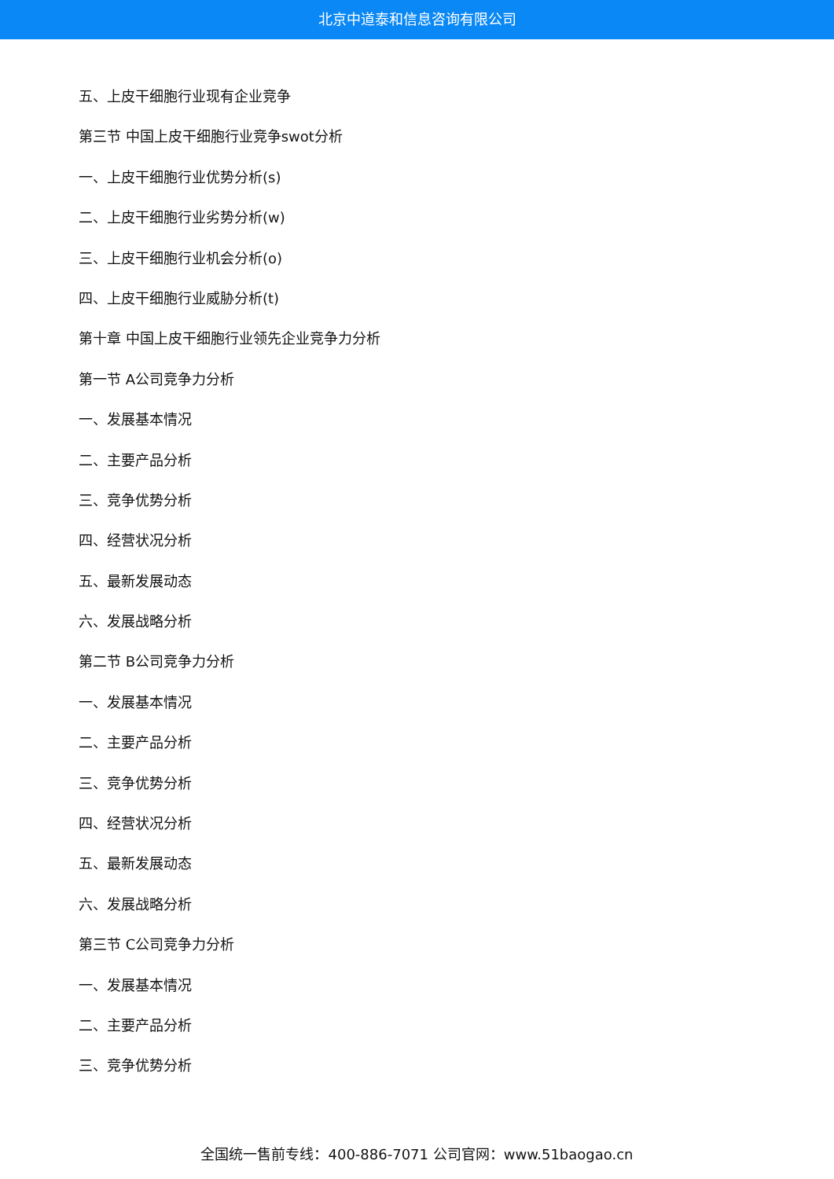北京中道泰和信息咨询有限公司
五、上皮干细胞行业现有企业竞争
第三节 中国上皮干细胞行业竞争swot分析
一、上皮干细胞行业优势分析(s)
二、上皮干细胞行业劣势分析(w)
三、上皮干细胞行业机会分析(o)
四、上皮干细胞行业威胁分析(t)
第十章 中国上皮干细胞行业领先企业竞争力分析
第一节 A公司竞争力分析
一、发展基本情况
二、主要产品分析
三、竞争优势分析
四、经营状况分析
五、最新发展动态
六、发展战略分析
第二节 B公司竞争力分析
一、发展基本情况
二、主要产品分析
三、竞争优势分析
四、经营状况分析
五、最新发展动态
六、发展战略分析
第三节 C公司竞争力分析
一、发展基本情况
二、主要产品分析
三、竞争优势分析
全国统一售前专线：400-886-7071 公司官网：www.51baogao.cn